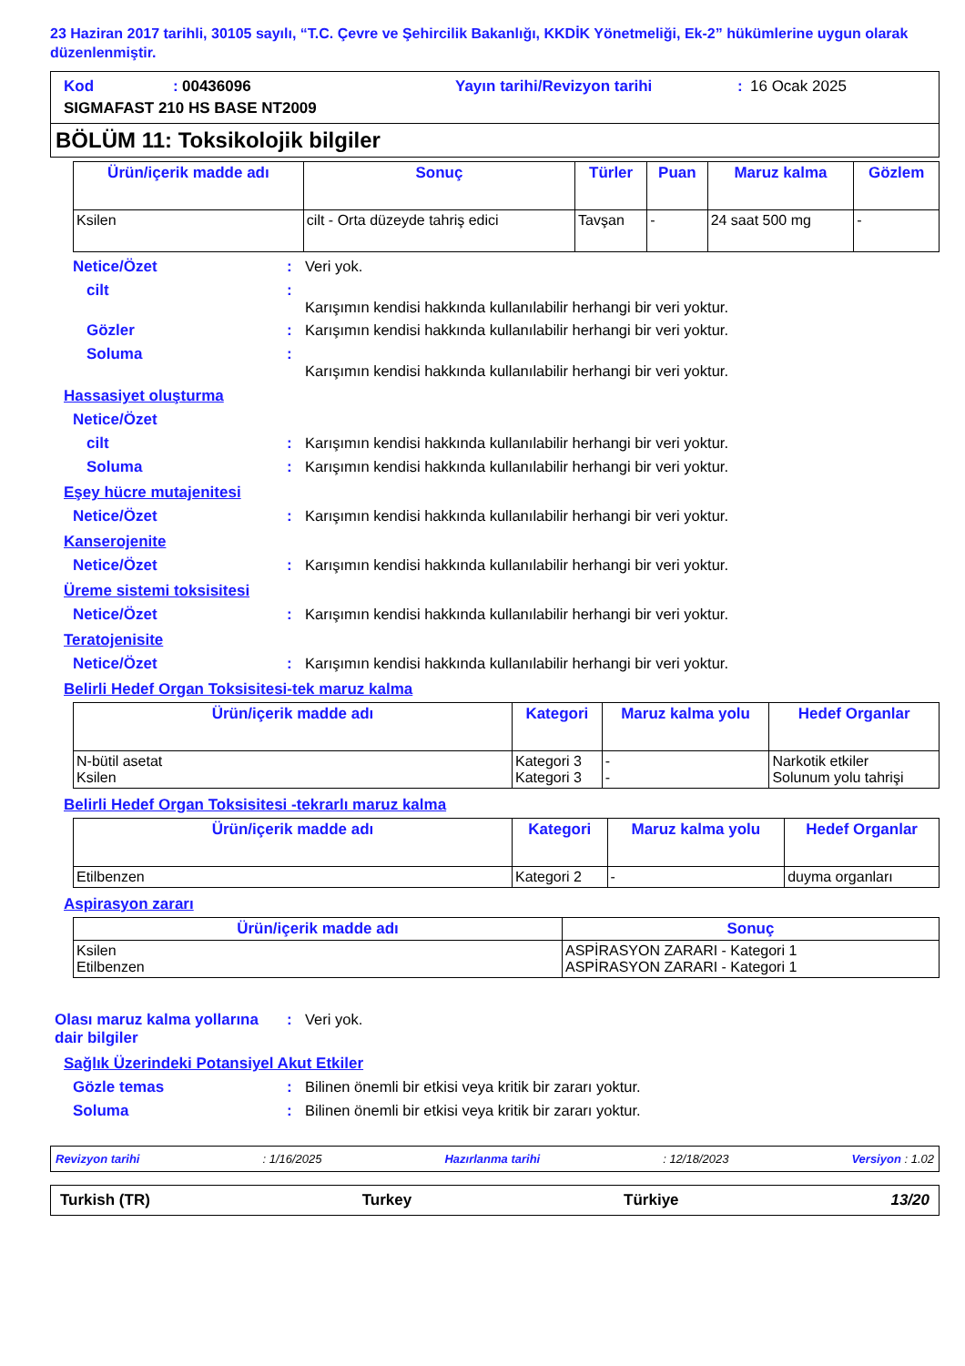23 Haziran 2017 tarihli, 30105 sayılı, “T.C. Çevre ve Şehircilik Bakanlığı, KKDİK Yönetmeliği, Ek-2” hükümlerine uygun olarak düzenlenmiştir.
Kod: 00436096 Yayın tarihi/Revizyon tarihi: 16 Ocak 2025 SIGMAFAST 210 HS BASE NT2009
BÖLÜM 11: Toksikolojik bilgiler
| Ürün/içerik madde adı | Sonuç | Türler | Puan | Maruz kalma | Gözlem |
| --- | --- | --- | --- | --- | --- |
| Ksilen | cilt - Orta düzeyde tahriş edici | Tavşan | - | 24 saat 500 mg | - |
Netice/Özet: Veri yok.
cilt:
Karışımın kendisi hakkında kullanılabilir herhangi bir veri yoktur.
Gözler: Karışımın kendisi hakkında kullanılabilir herhangi bir veri yoktur.
Soluma:
Karışımın kendisi hakkında kullanılabilir herhangi bir veri yoktur.
Hassasiyet oluşturma
Netice/Özet
cilt: Karışımın kendisi hakkında kullanılabilir herhangi bir veri yoktur.
Soluma: Karışımın kendisi hakkında kullanılabilir herhangi bir veri yoktur.
Eşey hücre mutajenitesi
Netice/Özet: Karışımın kendisi hakkında kullanılabilir herhangi bir veri yoktur.
Kanserojenite
Netice/Özet: Karışımın kendisi hakkında kullanılabilir herhangi bir veri yoktur.
Üreme sistemi toksisitesi
Netice/Özet: Karışımın kendisi hakkında kullanılabilir herhangi bir veri yoktur.
Teratojenisite
Netice/Özet: Karışımın kendisi hakkında kullanılabilir herhangi bir veri yoktur.
Belirli Hedef Organ Toksisitesi-tek maruz kalma
| Ürün/içerik madde adı | Kategori | Maruz kalma yolu | Hedef Organlar |
| --- | --- | --- | --- |
| N-bütil asetat Ksilen | Kategori 3 Kategori 3 | - - | Narkotik etkiler Solunum yolu tahrişi |
Belirli Hedef Organ Toksisitesi -tekrarlı maruz kalma
| Ürün/içerik madde adı | Kategori | Maruz kalma yolu | Hedef Organlar |
| --- | --- | --- | --- |
| Etilbenzen | Kategori 2 | - | duyma organları |
Aspirasyon zararı
| Ürün/içerik madde adı | Sonuç |
| --- | --- |
| Ksilen Etilbenzen | ASPİRASYON ZARARI - Kategori 1 ASPİRASYON ZARARI - Kategori 1 |
Olası maruz kalma yollarına dair bilgiler: Veri yok.
Sağlık Üzerindeki Potansiyel Akut Etkiler
Gözle temas: Bilinen önemli bir etkisi veya kritik bir zararı yoktur.
Soluma: Bilinen önemli bir etkisi veya kritik bir zararı yoktur.
Revizyon tarihi: 1/16/2025 Hazırlanma tarihi: 12/18/2023 Versiyon : 1.02
Turkish (TR) Turkey Türkiye 13/20